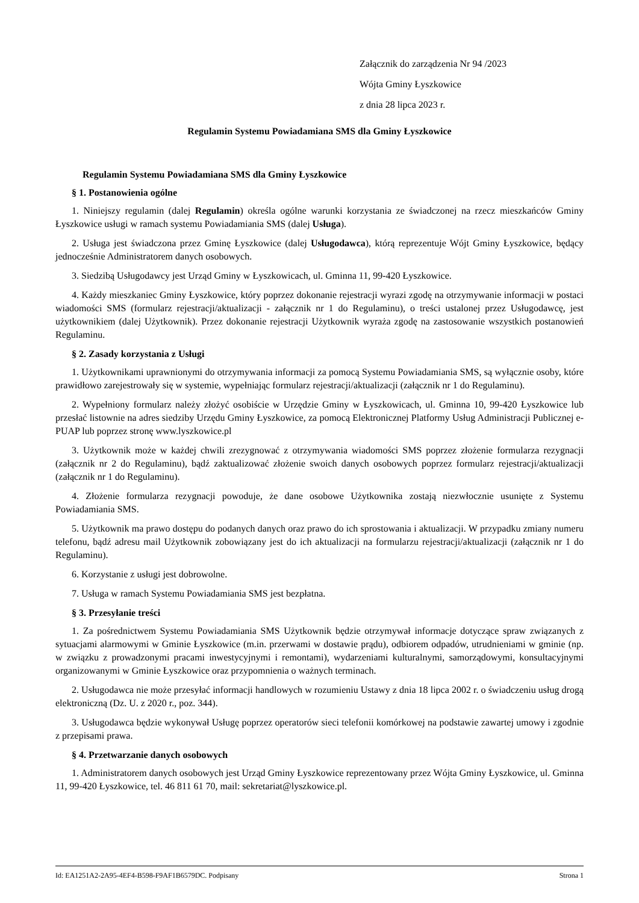Załącznik do zarządzenia Nr 94 /2023
Wójta Gminy Łyszkowice
z dnia 28 lipca 2023 r.
Regulamin Systemu Powiadamiana SMS dla Gminy Łyszkowice
Regulamin Systemu Powiadamiana SMS dla Gminy Łyszkowice
§ 1. Postanowienia ogólne
1. Niniejszy regulamin (dalej Regulamin) określa ogólne warunki korzystania ze świadczonej na rzecz mieszkańców Gminy Łyszkowice usługi w ramach systemu Powiadamiania SMS (dalej Usługa).
2. Usługa jest świadczona przez Gminę Łyszkowice (dalej Usługodawca), którą reprezentuje Wójt Gminy Łyszkowice, będący jednocześnie Administratorem danych osobowych.
3. Siedzibą Usługodawcy jest Urząd Gminy w Łyszkowicach, ul. Gminna 11, 99-420 Łyszkowice.
4. Każdy mieszkaniec Gminy Łyszkowice, który poprzez dokonanie rejestracji wyrazi zgodę na otrzymywanie informacji w postaci wiadomości SMS (formularz rejestracji/aktualizacji - załącznik nr 1 do Regulaminu), o treści ustalonej przez Usługodawcę, jest użytkownikiem (dalej Użytkownik). Przez dokonanie rejestracji Użytkownik wyraża zgodę na zastosowanie wszystkich postanowień Regulaminu.
§ 2. Zasady korzystania z Usługi
1. Użytkownikami uprawnionymi do otrzymywania informacji za pomocą Systemu Powiadamiania SMS, są wyłącznie osoby, które prawidłowo zarejestrowały się w systemie, wypełniając formularz rejestracji/aktualizacji (załącznik nr 1 do Regulaminu).
2. Wypełniony formularz należy złożyć osobiście w Urzędzie Gminy w Łyszkowicach, ul. Gminna 10, 99-420 Łyszkowice lub przesłać listownie na adres siedziby Urzędu Gminy Łyszkowice, za pomocą Elektronicznej Platformy Usług Administracji Publicznej e-PUAP lub poprzez stronę www.lyszkowice.pl
3. Użytkownik może w każdej chwili zrezygnować z otrzymywania wiadomości SMS poprzez złożenie formularza rezygnacji (załącznik nr 2 do Regulaminu), bądź zaktualizować złożenie swoich danych osobowych poprzez formularz rejestracji/aktualizacji (załącznik nr 1 do Regulaminu).
4. Złożenie formularza rezygnacji powoduje, że dane osobowe Użytkownika zostają niezwłocznie usunięte z Systemu Powiadamiania SMS.
5. Użytkownik ma prawo dostępu do podanych danych oraz prawo do ich sprostowania i aktualizacji. W przypadku zmiany numeru telefonu, bądź adresu mail Użytkownik zobowiązany jest do ich aktualizacji na formularzu rejestracji/aktualizacji (załącznik nr 1 do Regulaminu).
6. Korzystanie z usługi jest dobrowolne.
7. Usługa w ramach Systemu Powiadamiania SMS jest bezpłatna.
§ 3. Przesyłanie treści
1. Za pośrednictwem Systemu Powiadamiania SMS Użytkownik będzie otrzymywał informacje dotyczące spraw związanych z sytuacjami alarmowymi w Gminie Łyszkowice (m.in. przerwami w dostawie prądu), odbiorem odpadów, utrudnieniami w gminie (np. w związku z prowadzonymi pracami inwestycyjnymi i remontami), wydarzeniami kulturalnymi, samorządowymi, konsultacyjnymi organizowanymi w Gminie Łyszkowice oraz przypomnienia o ważnych terminach.
2. Usługodawca nie może przesyłać informacji handlowych w rozumieniu Ustawy z dnia 18 lipca 2002 r. o świadczeniu usług drogą elektroniczną (Dz. U. z 2020 r., poz. 344).
3. Usługodawca będzie wykonywał Usługę poprzez operatorów sieci telefonii komórkowej na podstawie zawartej umowy i zgodnie z przepisami prawa.
§ 4. Przetwarzanie danych osobowych
1. Administratorem danych osobowych jest Urząd Gminy Łyszkowice reprezentowany przez Wójta Gminy Łyszkowice, ul. Gminna 11, 99-420 Łyszkowice, tel. 46 811 61 70, mail: sekretariat@lyszkowice.pl.
Id: EA1251A2-2A95-4EF4-B598-F9AF1B6579DC. Podpisany Strona 1